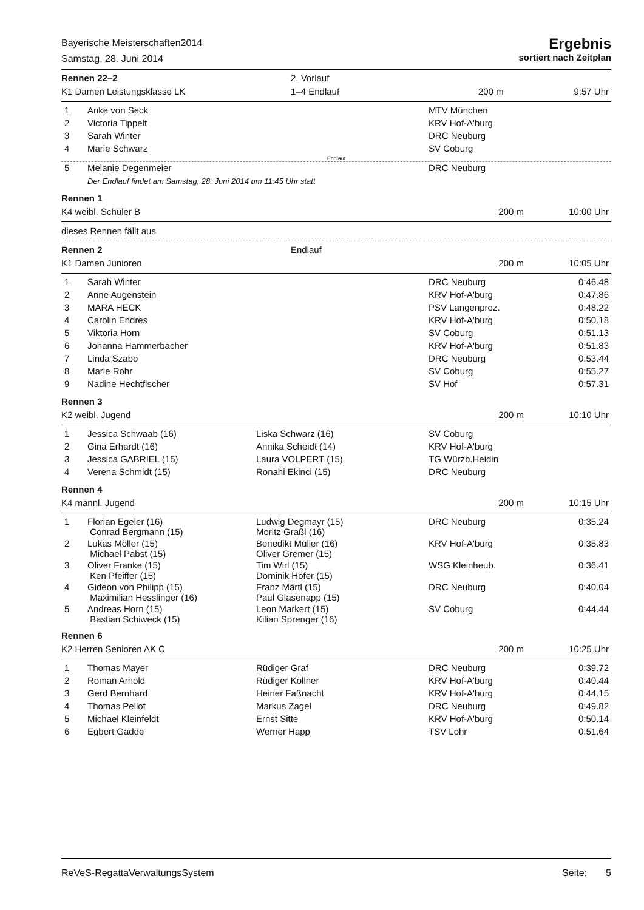Bayerische Meisterschaften2014
Samstag, 28. Juni 2014
Ergebnis
sortiert nach Zeitplan
| Rennen 22–2 | 2. Vorlauf | | |
| K1 Damen Leistungsklasse LK | 1–4 Endlauf | 200 m | 9:57 Uhr |
| 1 | Anke von Seck | | MTV München | |
| 2 | Victoria Tippelt | | KRV Hof-A'burg | |
| 3 | Sarah Winter | | DRC Neuburg | |
| 4 | Marie Schwarz | | SV Coburg | |
Endlauf
| 5 | Melanie Degenmeier | | DRC Neuburg | |
| | Der Endlauf findet am Samstag, 28. Juni 2014 um 11:45 Uhr statt | | | |
| Rennen 1 | | |
| K4 weibl. Schüler B | 200 m | 10:00 Uhr |
dieses Rennen fällt aus
| Rennen 2 | Endlauf | | |
| K1 Damen Junioren | | 200 m | 10:05 Uhr |
| 1 | Sarah Winter | | DRC Neuburg | 0:46.48 |
| 2 | Anne Augenstein | | KRV Hof-A'burg | 0:47.86 |
| 3 | MARA HECK | | PSV Langenproz. | 0:48.22 |
| 4 | Carolin Endres | | KRV Hof-A'burg | 0:50.18 |
| 5 | Viktoria Horn | | SV Coburg | 0:51.13 |
| 6 | Johanna Hammerbacher | | KRV Hof-A'burg | 0:51.83 |
| 7 | Linda Szabo | | DRC Neuburg | 0:53.44 |
| 8 | Marie Rohr | | SV Coburg | 0:55.27 |
| 9 | Nadine Hechtfischer | | SV Hof | 0:57.31 |
| Rennen 3 | | |
| K2 weibl. Jugend | 200 m | 10:10 Uhr |
| 1 | Jessica Schwaab (16) | Liska Schwarz (16) | SV Coburg | |
| 2 | Gina Erhardt (16) | Annika Scheidt (14) | KRV Hof-A'burg | |
| 3 | Jessica GABRIEL (15) | Laura VOLPERT (15) | TG Würzb.Heidin | |
| 4 | Verena Schmidt (15) | Ronahi Ekinci (15) | DRC Neuburg | |
| Rennen 4 | | |
| K4 männl. Jugend | 200 m | 10:15 Uhr |
| 1 | Florian Egeler (16) Conrad Bergmann (15) | Ludwig Degmayr (15) Moritz Graßl (16) | DRC Neuburg | 0:35.24 |
| 2 | Lukas Möller (15) Michael Pabst (15) | Benedikt Müller (16) Oliver Gremer (15) | KRV Hof-A'burg | 0:35.83 |
| 3 | Oliver Franke (15) Ken Pfeiffer (15) | Tim Wirl (15) Dominik Höfer (15) | WSG Kleinheub. | 0:36.41 |
| 4 | Gideon von Philipp (15) Maximilian Hesslinger (16) | Franz Märtl (15) Paul Glasenapp (15) | DRC Neuburg | 0:40.04 |
| 5 | Andreas Horn (15) Bastian Schiweck (15) | Leon Markert (15) Kilian Sprenger (16) | SV Coburg | 0:44.44 |
| Rennen 6 | | |
| K2 Herren Senioren AK C | 200 m | 10:25 Uhr |
| 1 | Thomas Mayer | Rüdiger Graf | DRC Neuburg | 0:39.72 |
| 2 | Roman Arnold | Rüdiger Köllner | KRV Hof-A'burg | 0:40.44 |
| 3 | Gerd Bernhard | Heiner Faßnacht | KRV Hof-A'burg | 0:44.15 |
| 4 | Thomas Pellot | Markus Zagel | DRC Neuburg | 0:49.82 |
| 5 | Michael Kleinfeldt | Ernst Sitte | KRV Hof-A'burg | 0:50.14 |
| 6 | Egbert Gadde | Werner Happ | TSV Lohr | 0:51.64 |
ReVeS-RegattaVerwaltungsSystem Seite: 5